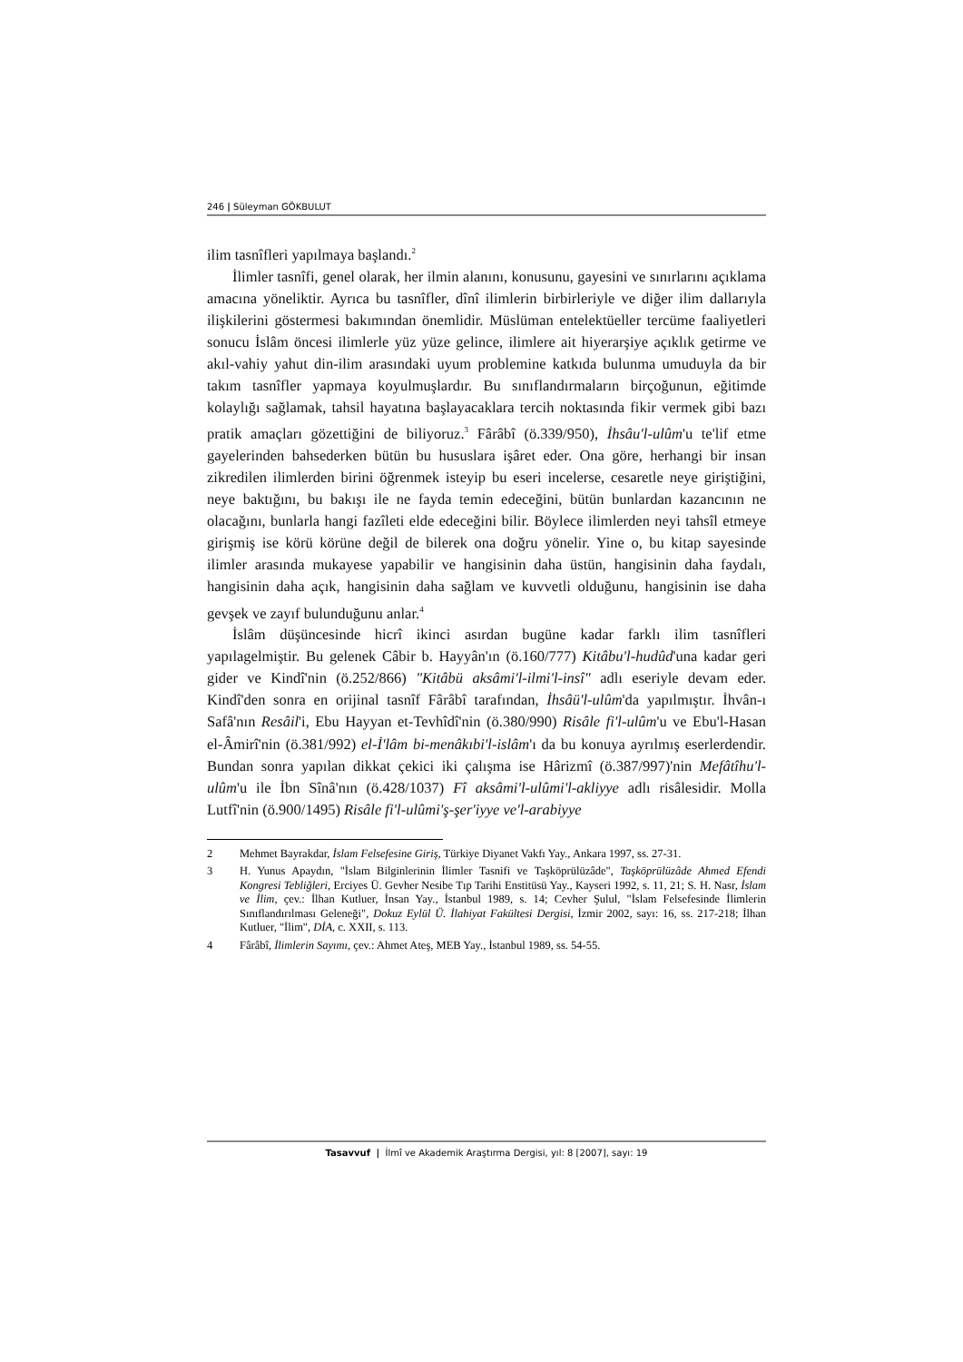246 | Süleyman GÖKBULUT
ilim tasnîfleri yapılmaya başlandı.<sup>2</sup>
İlimler tasnîfi, genel olarak, her ilmin alanını, konusunu, gayesini ve sınırlarını açıklama amacına yöneliktir. Ayrıca bu tasnîfler, dînî ilimlerin birbirleriyle ve diğer ilim dallarıyla ilişkilerini göstermesi bakımından önemlidir. Müslüman entelektüeller tercüme faaliyetleri sonucu İslâm öncesi ilimlerle yüz yüze gelince, ilimlere ait hiyerarşiye açıklık getirme ve akıl-vahiy yahut din-ilim arasındaki uyum problemine katkıda bulunma umuduyla da bir takım tasnîfler yapmaya koyulmuşlardır. Bu sınıflandırmaların birçoğunun, eğitimde kolaylığı sağlamak, tahsil hayatına başlayacaklara tercih noktasında fikir vermek gibi bazı pratik amaçları gözettiğini de biliyoruz.<sup>3</sup> Fârâbî (ö.339/950), İhsâu'l-ulûm'u te'lif etme gayelerinden bahsederken bütün bu hususlara işâret eder. Ona göre, herhangi bir insan zikredilen ilimlerden birini öğrenmek isteyip bu eseri incelerse, cesaretle neye giriştiğini, neye baktığını, bu bakışı ile ne fayda temin edeceğini, bütün bunlardan kazancının ne olacağını, bunlarla hangi fazîleti elde edeceğini bilir. Böylece ilimlerden neyi tahsîl etmeye girişmiş ise körü körüne değil de bilerek ona doğru yönelir. Yine o, bu kitap sayesinde ilimler arasında mukayese yapabilir ve hangisinin daha üstün, hangisinin daha faydalı, hangisinin daha açık, hangisinin daha sağlam ve kuvvetli olduğunu, hangisinin ise daha gevşek ve zayıf bulunduğunu anlar.<sup>4</sup>
İslâm düşüncesinde hicrî ikinci asırdan bugüne kadar farklı ilim tasnîfleri yapılagelmiştir. Bu gelenek Câbir b. Hayyân'ın (ö.160/777) Kitâbu'l-hudûd'una kadar geri gider ve Kindî'nin (ö.252/866) "Kitâbü aksâmi'l-ilmi'l-insî" adlı eseriyle devam eder. Kindî'den sonra en orijinal tasnîf Fârâbî tarafından, İhsâü'l-ulûm'da yapılmıştır. İhvân-ı Safâ'nın Resâil'i, Ebu Hayyan et-Tevhîdî'nin (ö.380/990) Risâle fi'l-ulûm'u ve Ebu'l-Hasan el-Âmirî'nin (ö.381/992) el-İ'lâm bi-menâkıbi'l-islâm'ı da bu konuya ayrılmış eserlerdendir. Bundan sonra yapılan dikkat çekici iki çalışma ise Hârizmî (ö.387/997)'nin Mefâtîhu'l-ulûm'u ile İbn Sînâ'nın (ö.428/1037) Fî aksâmi'l-ulûmi'l-akliyye adlı risâlesidir. Molla Lutfî'nin (ö.900/1495) Risâle fi'l-ulûmi'ş-şer'iyye ve'l-arabiyye
2 Mehmet Bayrakdar, İslam Felsefesine Giriş, Türkiye Diyanet Vakfı Yay., Ankara 1997, ss. 27-31.
3 H. Yunus Apaydın, "İslam Bilginlerinin İlimler Tasnifi ve Taşköprülüzâde", Taşköprülüzâde Ahmed Efendi Kongresi Tebliğleri, Erciyes Ü. Gevher Nesibe Tıp Tarihi Enstitüsü Yay., Kayseri 1992, s. 11, 21; S. H. Nasr, İslam ve İlim, çev.: İlhan Kutluer, İnsan Yay., İstanbul 1989, s. 14; Cevher Şulul, "İslam Felsefesinde İlimlerin Sınıflandırılması Geleneği", Dokuz Eylül Ü. İlahiyat Fakültesi Dergisi, İzmir 2002, sayı: 16, ss. 217-218; İlhan Kutluer, "İlim", DİA, c. XXII, s. 113.
4 Fârâbî, İlimlerin Sayımı, çev.: Ahmet Ateş, MEB Yay., İstanbul 1989, ss. 54-55.
Tasavvuf | İlmî ve Akademik Araştırma Dergisi, yıl: 8 [2007], sayı: 19